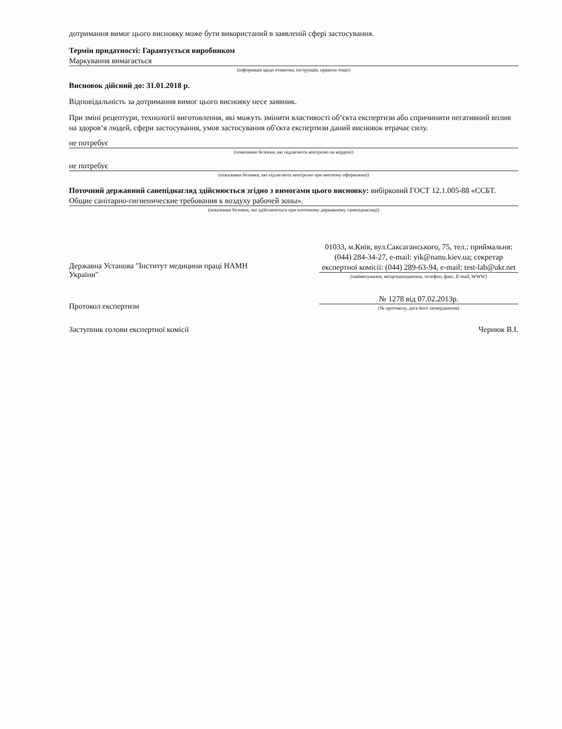дотримання вимог цього висновку може бути використаний в заявленій сфері застосування.
Термін придатності: Гарантується виробником
Маркування вимагається
(інформація щодо етикетки, інструкція, правила тощо)
Висновок дійсний до: 31.01.2018 р.
Відповідальність за дотримання вимог цього висновку несе заявник.
При зміні рецептури, технології виготовлення, які можуть змінити властивості об‘єкта експертизи або спричинити негативний вплив на здоров‘я людей, сфери застосування, умов застосування об'єкта експертизи даний висновок втрачає силу.
не потребує
(показники безпеки, які підлягають контролю на кордоні)
не потребує
(показники безпеки, які підлягають контролю при митному оформленні)
Поточний державний санепіднагляд здійснюється згідно з вимогами цього висновку: вибірковий ГОСТ 12.1.005-88 «ССБТ. Общие санітарно-гигиенические требования к воздуху рабочей зоны».
(показники безпеки, які здійснюються при поточному державному санепіднагляді)
Державна Установа "Інститут медицини праці НАМН України"
01033, м.Київ, вул.Саксаганського, 75, тел.: приймальня: (044) 284-34-27, e-mail: yik@nanu.kiev.ua; секретар експертної комісії: (044) 289-63-94, e-mail: test-lab@ukr.net
(найменування, місцезнаходження, телефон, факс, E-mail, WWW)
Протокол експертизи
№ 1278 від 07.02.2013р.
(№ протоколу, дата його затвердження)
Заступник голови експертної комісії
Чернюк В.І.